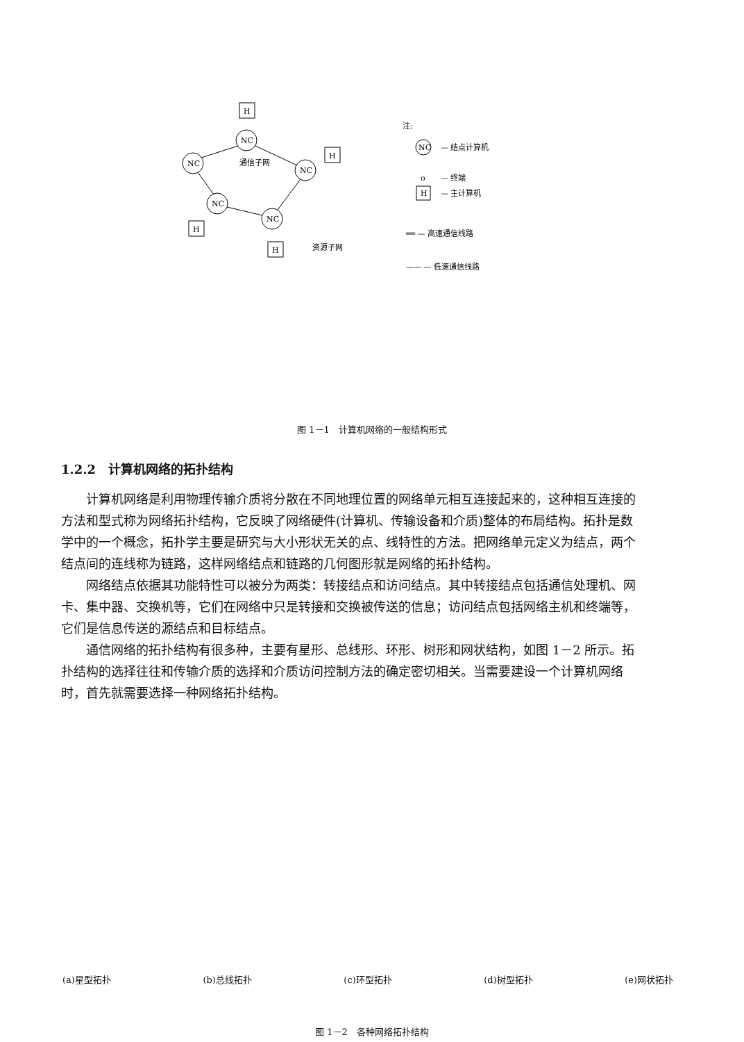H
H
H
H
NC
NC
NC
NC
NC
通信子网
资源子网
注:
NC
— 结点计算机
o
— 终端
H
— 主计算机
══ — 高速通信线路
—— — 低速通信线路
图 1－1　计算机网络的一般结构形式
1.2.2　计算机网络的拓扑结构
计算机网络是利用物理传输介质将分散在不同地理位置的网络单元相互连接起来的，这种相互连接的方法和型式称为网络拓扑结构，它反映了网络硬件(计算机、传输设备和介质)整体的布局结构。拓扑是数学中的一个概念，拓扑学主要是研究与大小形状无关的点、线特性的方法。把网络单元定义为结点，两个结点间的连线称为链路，这样网络结点和链路的几何图形就是网络的拓扑结构。
网络结点依据其功能特性可以被分为两类：转接结点和访问结点。其中转接结点包括通信处理机、网卡、集中器、交换机等，它们在网络中只是转接和交换被传送的信息；访问结点包括网络主机和终端等，它们是信息传送的源结点和目标结点。
通信网络的拓扑结构有很多种，主要有星形、总线形、环形、树形和网状结构，如图 1－2 所示。拓扑结构的选择往往和传输介质的选择和介质访问控制方法的确定密切相关。当需要建设一个计算机网络时，首先就需要选择一种网络拓扑结构。
(a)星型拓扑 (b)总线拓扑 (c)环型拓扑 (d)树型拓扑 (e)网状拓扑
图 1－2　各种网络拓扑结构